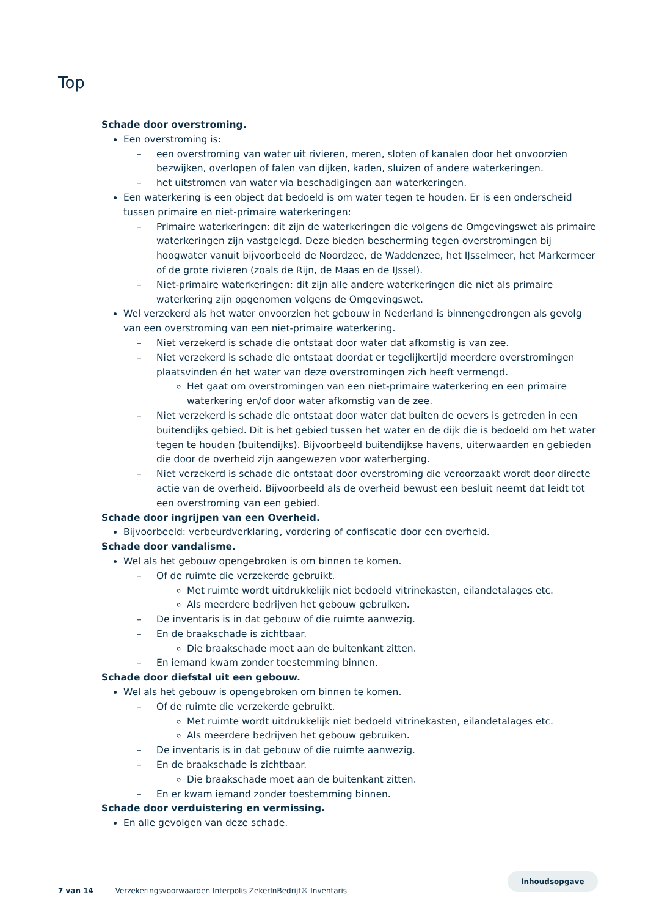Top
Schade door overstroming.
Een overstroming is:
– een overstroming van water uit rivieren, meren, sloten of kanalen door het onvoorzien bezwijken, overlopen of falen van dijken, kaden, sluizen of andere waterkeringen.
– het uitstromen van water via beschadigingen aan waterkeringen.
Een waterkering is een object dat bedoeld is om water tegen te houden. Er is een onderscheid tussen primaire en niet-primaire waterkeringen:
– Primaire waterkeringen: dit zijn de waterkeringen die volgens de Omgevingswet als primaire waterkeringen zijn vastgelegd. Deze bieden bescherming tegen overstromingen bij hoogwater vanuit bijvoorbeeld de Noordzee, de Waddenzee, het IJsselmeer, het Markermeer of de grote rivieren (zoals de Rijn, de Maas en de IJssel).
– Niet-primaire waterkeringen: dit zijn alle andere waterkeringen die niet als primaire waterkering zijn opgenomen volgens de Omgevingswet.
Wel verzekerd als het water onvoorzien het gebouw in Nederland is binnengedrongen als gevolg van een overstroming van een niet-primaire waterkering.
– Niet verzekerd is schade die ontstaat door water dat afkomstig is van zee.
– Niet verzekerd is schade die ontstaat doordat er tegelijkertijd meerdere overstromingen plaatsvinden én het water van deze overstromingen zich heeft vermengd.
Het gaat om overstromingen van een niet-primaire waterkering en een primaire waterkering en/of door water afkomstig van de zee.
– Niet verzekerd is schade die ontstaat door water dat buiten de oevers is getreden in een buitendijks gebied. Dit is het gebied tussen het water en de dijk die is bedoeld om het water tegen te houden (buitendijks). Bijvoorbeeld buitendijkse havens, uiterwaarden en gebieden die door de overheid zijn aangewezen voor waterberging.
– Niet verzekerd is schade die ontstaat door overstroming die veroorzaakt wordt door directe actie van de overheid. Bijvoorbeeld als de overheid bewust een besluit neemt dat leidt tot een overstroming van een gebied.
Schade door ingrijpen van een Overheid.
Bijvoorbeeld: verbeurdverklaring, vordering of confiscatie door een overheid.
Schade door vandalisme.
Wel als het gebouw opengebroken is om binnen te komen.
– Of de ruimte die verzekerde gebruikt.
Met ruimte wordt uitdrukkelijk niet bedoeld vitrinekasten, eilandetalages etc.
Als meerdere bedrijven het gebouw gebruiken.
– De inventaris is in dat gebouw of die ruimte aanwezig.
– En de braakschade is zichtbaar.
Die braakschade moet aan de buitenkant zitten.
– En iemand kwam zonder toestemming binnen.
Schade door diefstal uit een gebouw.
Wel als het gebouw is opengebroken om binnen te komen.
– Of de ruimte die verzekerde gebruikt.
Met ruimte wordt uitdrukkelijk niet bedoeld vitrinekasten, eilandetalages etc.
Als meerdere bedrijven het gebouw gebruiken.
– De inventaris is in dat gebouw of die ruimte aanwezig.
– En de braakschade is zichtbaar.
Die braakschade moet aan de buitenkant zitten.
– En er kwam iemand zonder toestemming binnen.
Schade door verduistering en vermissing.
En alle gevolgen van deze schade.
Inhoudsopgave
7 van 14 Verzekeringsvoorwaarden Interpolis ZekerInBedrijf® Inventaris